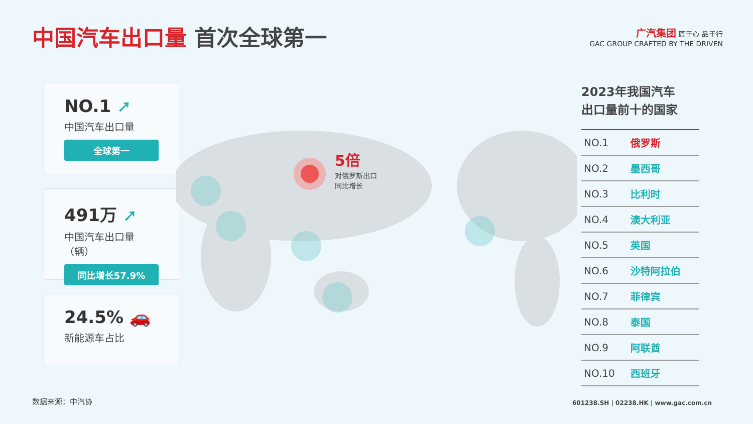中国汽车出口量 首次全球第一
广汽集团 匠于心 品于行
GAC GROUP CRAFTED BY THE DRIVEN
NO.1 ➚
中国汽车出口量
全球第一
491万 ➚
中国汽车出口量（辆）
同比增长57.9%
24.5% 🚗
新能源车占比
5倍
对俄罗斯出口
同比增长
2023年我国汽车
出口量前十的国家
| NO.1 | 俄罗斯 |
| NO.2 | 墨西哥 |
| NO.3 | 比利时 |
| NO.4 | 澳大利亚 |
| NO.5 | 英国 |
| NO.6 | 沙特阿拉伯 |
| NO.7 | 菲律宾 |
| NO.8 | 泰国 |
| NO.9 | 阿联酋 |
| NO.10 | 西班牙 |
数据来源：中汽协
601238.SH | 02238.HK | www.gac.com.cn